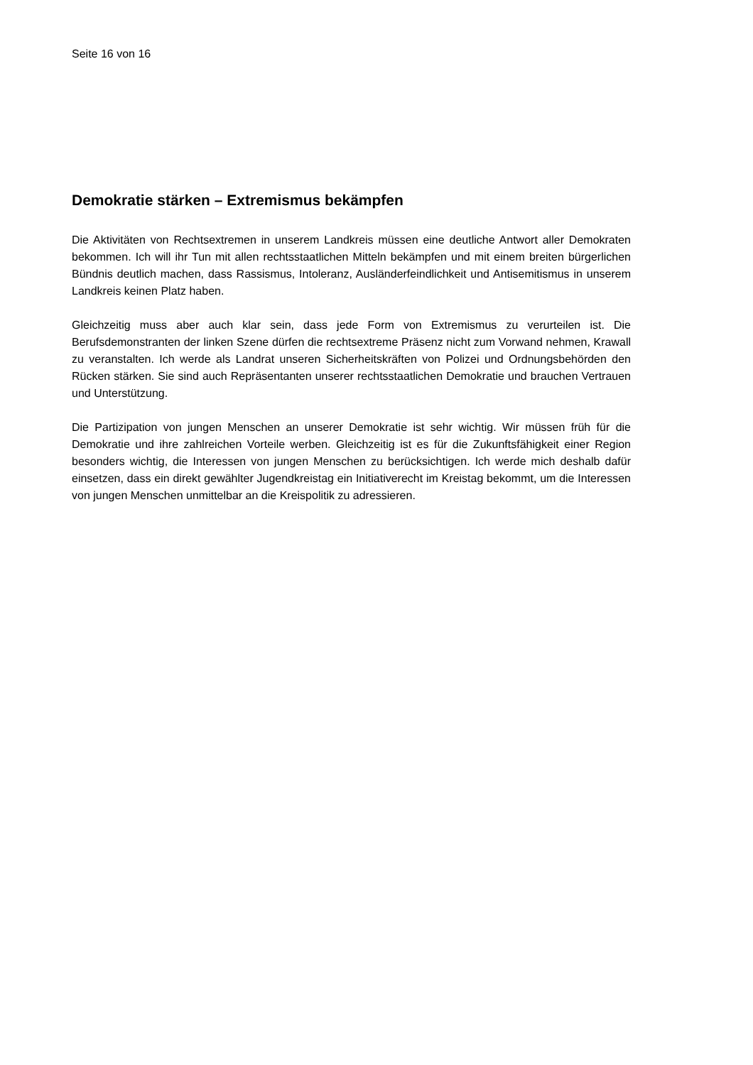Seite 16 von 16
Demokratie stärken – Extremismus bekämpfen
Die Aktivitäten von Rechtsextremen in unserem Landkreis müssen eine deutliche Antwort aller Demokraten bekommen. Ich will ihr Tun mit allen rechtsstaatlichen Mitteln bekämpfen und mit einem breiten bürgerlichen Bündnis deutlich machen, dass Rassismus, Intoleranz, Ausländerfeindlichkeit und Antisemitismus in unserem Landkreis keinen Platz haben.
Gleichzeitig muss aber auch klar sein, dass jede Form von Extremismus zu verurteilen ist. Die Berufsdemonstranten der linken Szene dürfen die rechtsextreme Präsenz nicht zum Vorwand nehmen, Krawall zu veranstalten. Ich werde als Landrat unseren Sicherheitskräften von Polizei und Ordnungsbehörden den Rücken stärken. Sie sind auch Repräsentanten unserer rechtsstaatlichen Demokratie und brauchen Vertrauen und Unterstützung.
Die Partizipation von jungen Menschen an unserer Demokratie ist sehr wichtig. Wir müssen früh für die Demokratie und ihre zahlreichen Vorteile werben. Gleichzeitig ist es für die Zukunftsfähigkeit einer Region besonders wichtig, die Interessen von jungen Menschen zu berücksichtigen. Ich werde mich deshalb dafür einsetzen, dass ein direkt gewählter Jugendkreistag ein Initiativerecht im Kreistag bekommt, um die Interessen von jungen Menschen unmittelbar an die Kreispolitik zu adressieren.